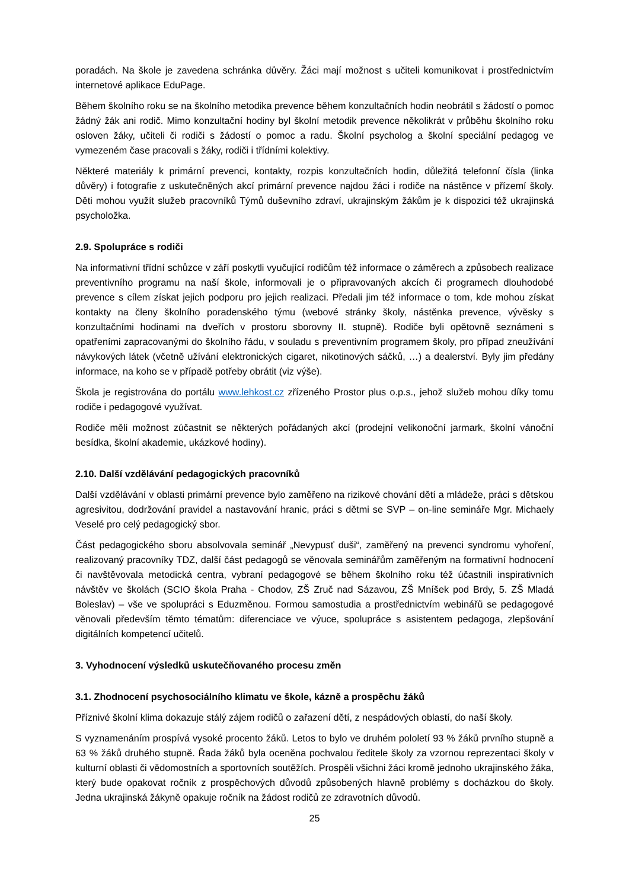poradách. Na škole je zavedena schránka důvěry. Žáci mají možnost s učiteli komunikovat i prostřednictvím internetové aplikace EduPage.
Během školního roku se na školního metodika prevence během konzultačních hodin neobrátil s žádostí o pomoc žádný žák ani rodič. Mimo konzultační hodiny byl školní metodik prevence několikrát v průběhu školního roku osloven žáky, učiteli či rodiči s žádostí o pomoc a radu. Školní psycholog a školní speciální pedagog ve vymezeném čase pracovali s žáky, rodiči i třídními kolektivy.
Některé materiály k primární prevenci, kontakty, rozpis konzultačních hodin, důležitá telefonní čísla (linka důvěry) i fotografie z uskutečněných akcí primární prevence najdou žáci i rodiče na nástěnce v přízemí školy. Děti mohou využít služeb pracovníků Týmů duševního zdraví, ukrajinským žákům je k dispozici též ukrajinská psycholožka.
2.9. Spolupráce s rodiči
Na informativní třídní schůzce v září poskytli vyučující rodičům též informace o záměrech a způsobech realizace preventivního programu na naší škole, informovali je o připravovaných akcích či programech dlouhodobé prevence s cílem získat jejich podporu pro jejich realizaci. Předali jim též informace o tom, kde mohou získat kontakty na členy školního poradenského týmu (webové stránky školy, nástěnka prevence, vývěsky s konzultačními hodinami na dveřích v prostoru sborovny II. stupně). Rodiče byli opětovně seznámeni s opatřeními zapracovanými do školního řádu, v souladu s preventivním programem školy, pro případ zneužívání návykových látek (včetně užívání elektronických cigaret, nikotinových sáčků, …) a dealerství. Byly jim předány informace, na koho se v případě potřeby obrátit (viz výše).
Škola je registrována do portálu www.lehkost.cz zřízeného Prostor plus o.p.s., jehož služeb mohou díky tomu rodiče i pedagogové využívat.
Rodiče měli možnost zúčastnit se některých pořádaných akcí (prodejní velikonoční jarmark, školní vánoční besídka, školní akademie, ukázkové hodiny).
2.10. Další vzdělávání pedagogických pracovníků
Další vzdělávání v oblasti primární prevence bylo zaměřeno na rizikové chování dětí a mládeže, práci s dětskou agresivitou, dodržování pravidel a nastavování hranic, práci s dětmi se SVP – on-line semináře Mgr. Michaely Veselé pro celý pedagogický sbor.
Část pedagogického sboru absolvovala seminář „Nevypusť duši“, zaměřený na prevenci syndromu vyhoření, realizovaný pracovníky TDZ, další část pedagogů se věnovala seminářům zaměřeným na formativní hodnocení či navštěvovala metodická centra, vybraní pedagogové se během školního roku též účastnili inspirativních návštěv ve školách (SCIO škola Praha - Chodov, ZŠ Zruč nad Sázavou, ZŠ Mníšek pod Brdy, 5. ZŠ Mladá Boleslav) – vše ve spolupráci s Eduzměnou. Formou samostudia a prostřednictvím webinářů se pedagogové věnovali především těmto tématům: diferenciace ve výuce, spolupráce s asistentem pedagoga, zlepšování digitálních kompetencí učitelů.
3. Vyhodnocení výsledků uskutečňovaného procesu změn
3.1. Zhodnocení psychosociálního klimatu ve škole, kázně a prospěchu žáků
Příznivé školní klima dokazuje stálý zájem rodičů o zařazení dětí, z nespádových oblastí, do naší školy.
S vyznamenáním prospívá vysoké procento žáků. Letos to bylo ve druhém pololetí 93 % žáků prvního stupně a 63 % žáků druhého stupně. Řada žáků byla oceněna pochvalou ředitele školy za vzornou reprezentaci školy v kulturní oblasti či vědomostních a sportovních soutěžích. Prospěli všichni žáci kromě jednoho ukrajinského žáka, který bude opakovat ročník z prospěchových důvodů způsobených hlavně problémy s docházkou do školy. Jedna ukrajinská žákyně opakuje ročník na žádost rodičů ze zdravotních důvodů.
25